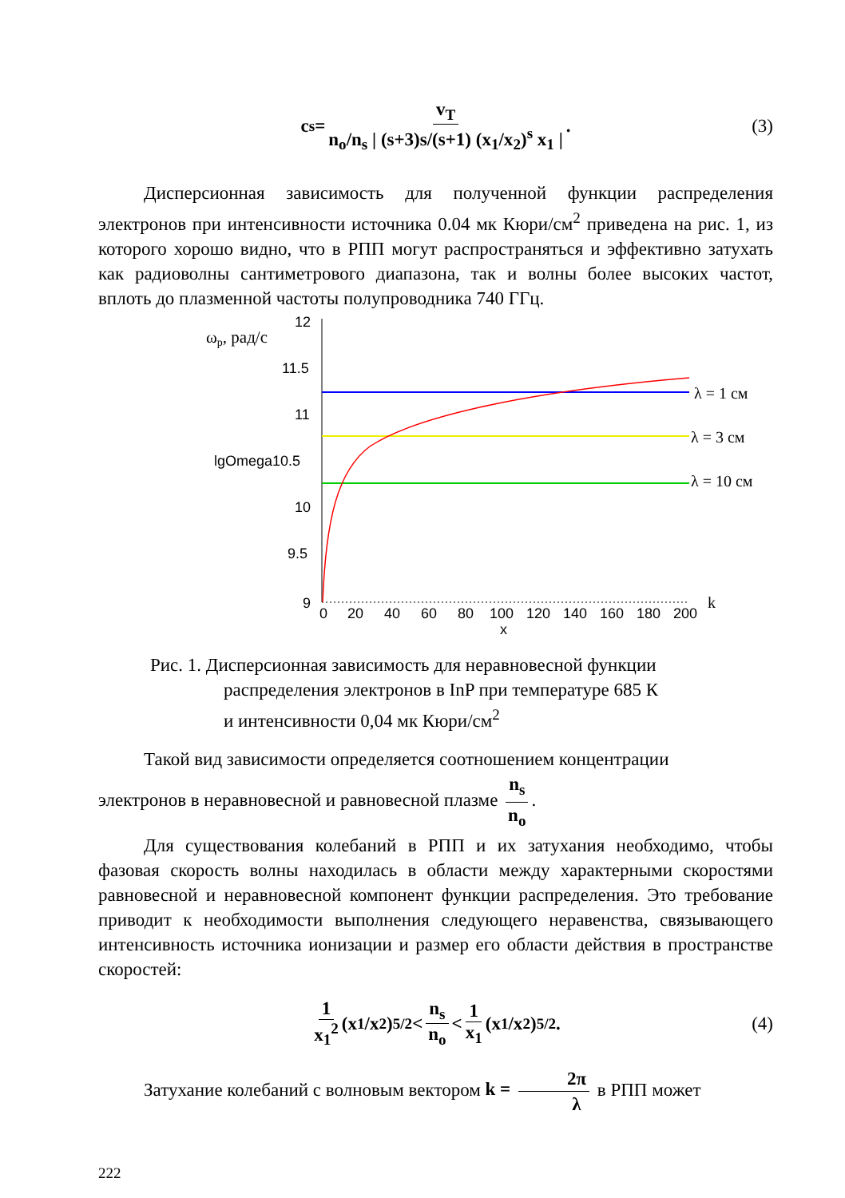c<sub>s</sub> = v<sub>T</sub> n<sub>o</sub>/n<sub>s</sub> | (s+3)s/(s+1) (x<sub>1</sub>/x<sub>2</sub>)<sup>s</sup> x<sub>1</sub> | . (3)
Дисперсионная зависимость для полученной функции распределения электронов при интенсивности источника 0.04 мк Кюри/см<sup>2</sup> приведена на рис. 1, из которого хорошо видно, что в РПП могут распространяться и эффективно затухать как радиоволны сантиметрового диапазона, так и волны более высоких частот, вплоть до плазменной частоты полупроводника 740 ГГц.
ωp, рад/с
12
11.5
11
lgOmega10.5
10
9.5
9
0
20
40
60
80
100
120
140
160
180
200
x
λ = 1 см
λ = 3 см
λ = 10 см
k
Рис. 1. Дисперсионная зависимость для неравновесной функции
распределения электронов в InP при температуре 685 К
и интенсивности 0,04 мк Кюри/см<sup>2</sup>
Такой вид зависимости определяется соотношением концентрации
электронов в неравновесной и равновесной плазме n<sub>s</sub> n<sub>o</sub>.
Для существования колебаний в РПП и их затухания необходимо, чтобы фазовая скорость волны находилась в области между характерными скоростями равновесной и неравновесной компонент функции распределения. Это требование приводит к необходимости выполнения следующего неравенства, связывающего интенсивность источника ионизации и размер его области действия в пространстве скоростей:
1 x<sub>1</sub><sup>2</sup> (x<sub>1</sub>/x<sub>2</sub>)<sup>5/2</sup> < n<sub>s</sub> n<sub>o</sub> < 1 x<sub>1</sub> (x<sub>1</sub>/x<sub>2</sub>)<sup>5/2</sup> . (4)
Затухание колебаний с волновым вектором k = 2π λ в РПП может
222